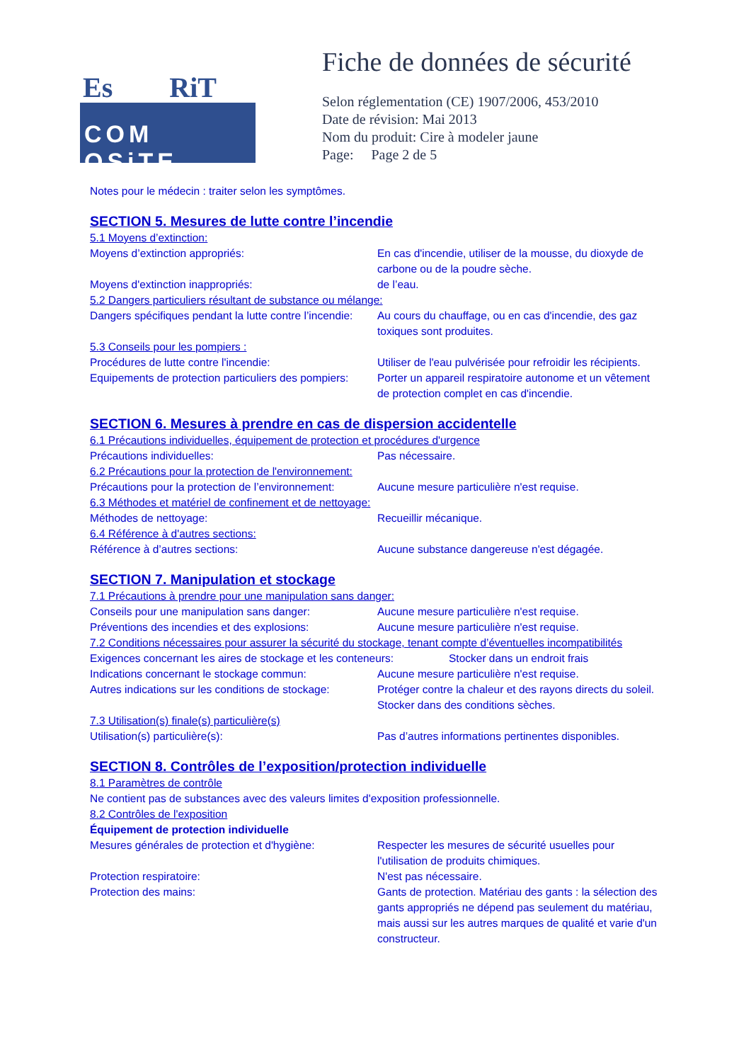Es RiT
COM OSiTE
Fiche de données de sécurité
Selon réglementation (CE) 1907/2006, 453/2010
Date de révision: Mai 2013
Nom du produit: Cire à modeler jaune
Page: Page 2 de 5
Notes pour le médecin : traiter selon les symptômes.
SECTION 5. Mesures de lutte contre l’incendie
5.1 Moyens d’extinction:
Moyens d’extinction appropriés: En cas d'incendie, utiliser de la mousse, du dioxyde de carbone ou de la poudre sèche.
Moyens d'extinction inappropriés: de l’eau.
5.2 Dangers particuliers résultant de substance ou mélange:
Dangers spécifiques pendant la lutte contre l’incendie:
Au cours du chauffage, ou en cas d'incendie, des gaz toxiques sont produites.
5.3 Conseils pour les pompiers :
Procédures de lutte contre l'incendie: Utiliser de l'eau pulvérisée pour refroidir les récipients.
Equipements de protection particuliers des pompiers:
Porter un appareil respiratoire autonome et un vêtement de protection complet en cas d'incendie.
SECTION 6. Mesures à prendre en cas de dispersion accidentelle
6.1 Précautions individuelles, équipement de protection et procédures d'urgence
Précautions individuelles: Pas nécessaire.
6.2 Précautions pour la protection de l'environnement:
Précautions pour la protection de l’environnement:
Aucune mesure particulière n'est requise.
6.3 Méthodes et matériel de confinement et de nettoyage:
Méthodes de nettoyage: Recueillir mécanique.
6.4 Référence à d'autres sections:
Référence à d’autres sections: Aucune substance dangereuse n'est dégagée.
SECTION 7. Manipulation et stockage
7.1 Précautions à prendre pour une manipulation sans danger:
Conseils pour une manipulation sans danger: Aucune mesure particulière n'est requise.
Préventions des incendies et des explosions:
Aucune mesure particulière n'est requise.
7.2 Conditions nécessaires pour assurer la sécurité du stockage, tenant compte d’éventuelles incompatibilités
Exigences concernant les aires de stockage et les conteneurs:
Stocker dans un endroit frais
Indications concernant le stockage commun: Aucune mesure particulière n'est requise.
Autres indications sur les conditions de stockage:
Protéger contre la chaleur et des rayons directs du soleil. Stocker dans des conditions sèches.
7.3 Utilisation(s) finale(s) particulière(s)
Utilisation(s) particulière(s): Pas d’autres informations pertinentes disponibles.
SECTION 8. Contrôles de l’exposition/protection individuelle
8.1 Paramètres de contrôle
Ne contient pas de substances avec des valeurs limites d'exposition professionnelle.
8.2 Contrôles de l'exposition
Équipement de protection individuelle
Mesures générales de protection et d'hygiène:
Respecter les mesures de sécurité usuelles pour l'utilisation de produits chimiques.
Protection respiratoire: N'est pas nécessaire.
Protection des mains: Gants de protection. Matériau des gants : la sélection des gants appropriés ne dépend pas seulement du matériau, mais aussi sur les autres marques de qualité et varie d'un constructeur.